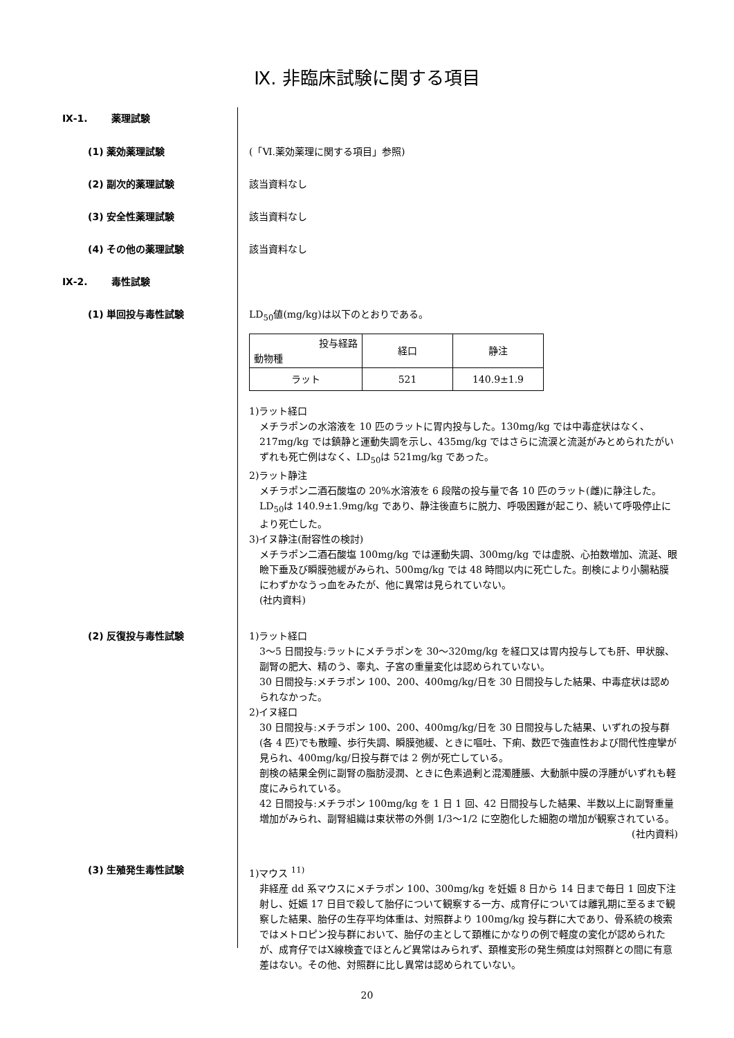Ⅸ. 非臨床試験に関する項目
Ⅸ-1. 薬理試験
(1) 薬効薬理試験
(「Ⅵ.薬効薬理に関する項目」参照)
(2) 副次的薬理試験
該当資料なし
(3) 安全性薬理試験
該当資料なし
(4) その他の薬理試験
該当資料なし
Ⅸ-2. 毒性試験
(1) 単回投与毒性試験
LD<sub>50</sub>値(mg/kg)は以下のとおりである。
| 投与経路 動物種 | 経口 | 静注 |
| ラット | 521 | 140.9±1.9 |
1)ラット経口
メチラポンの水溶液を 10 匹のラットに胃内投与した。130mg/kg では中毒症状はなく、217mg/kg では鎮静と運動失調を示し、435mg/kg ではさらに流涙と流涎がみとめられたがいずれも死亡例はなく、LD<sub>50</sub>は 521mg/kg であった。
2)ラット静注
メチラポン二酒石酸塩の 20%水溶液を 6 段階の投与量で各 10 匹のラット(雌)に静注した。LD<sub>50</sub>は 140.9±1.9mg/kg であり、静注後直ちに脱力、呼吸困難が起こり、続いて呼吸停止により死亡した。
3)イヌ静注(耐容性の検討)
メチラポン二酒石酸塩 100mg/kg では運動失調、300mg/kg では虚脱、心拍数増加、流涎、眼瞼下垂及び瞬膜弛緩がみられ、500mg/kg では 48 時間以内に死亡した。剖検により小腸粘膜にわずかなうっ血をみたが、他に異常は見られていない。
(社内資料)
(2) 反復投与毒性試験
1)ラット経口
3～5 日間投与:ラットにメチラポンを 30～320mg/kg を経口又は胃内投与しても肝、甲状腺、副腎の肥大、精のう、睾丸、子宮の重量変化は認められていない。
30 日間投与:メチラポン 100、200、400mg/kg/日を 30 日間投与した結果、中毒症状は認められなかった。
2)イヌ経口
30 日間投与:メチラポン 100、200、400mg/kg/日を 30 日間投与した結果、いずれの投与群(各 4 匹)でも散瞳、歩行失調、瞬膜弛緩、ときに嘔吐、下痢、数匹で強直性および間代性痙攣が見られ、400mg/kg/日投与群では 2 例が死亡している。
剖検の結果全例に副腎の脂肪浸潤、ときに色素過剰と混濁腫脹、大動脈中膜の浮腫がいずれも軽度にみられている。
42 日間投与:メチラポン 100mg/kg を 1 日 1 回、42 日間投与した結果、半数以上に副腎重量増加がみられ、副腎組織は束状帯の外側 1/3～1/2 に空胞化した細胞の増加が観察されている。
(社内資料)
(3) 生殖発生毒性試験
1)マウス <sup>11)</sup>
非経産 dd 系マウスにメチラポン 100、300mg/kg を妊娠 8 日から 14 日まで毎日 1 回皮下注射し、妊娠 17 日目で殺して胎仔について観察する一方、成育仔については離乳期に至るまで観察した結果、胎仔の生存平均体重は、対照群より 100mg/kg 投与群に大であり、骨系統の検索ではメトロピン投与群において、胎仔の主として頚椎にかなりの例で軽度の変化が認められたが、成育仔ではX線検査でほとんど異常はみられず、頚椎変形の発生頻度は対照群との間に有意差はない。その他、対照群に比し異常は認められていない。
20